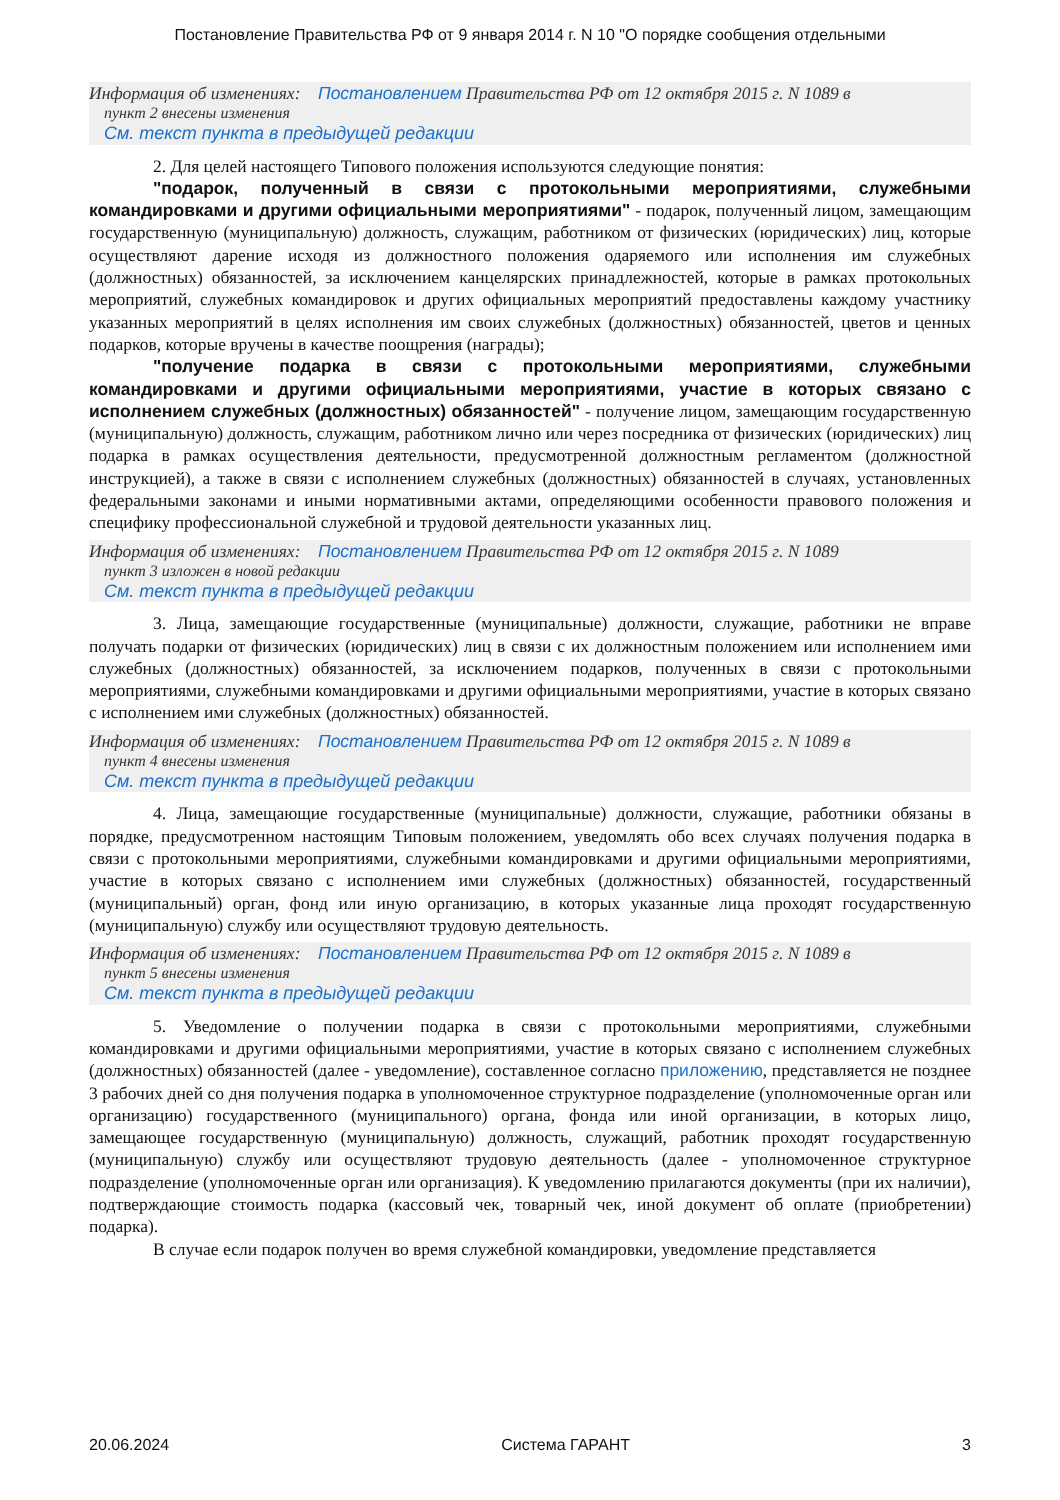Постановление Правительства РФ от 9 января 2014 г. N 10 "О порядке сообщения отдельными
Информация об изменениях: Постановлением Правительства РФ от 12 октября 2015 г. N 1089 в
пункт 2 внесены изменения
См. текст пункта в предыдущей редакции
2. Для целей настоящего Типового положения используются следующие понятия:
"подарок, полученный в связи с протокольными мероприятиями, служебными командировками и другими официальными мероприятиями" - подарок, полученный лицом, замещающим государственную (муниципальную) должность, служащим, работником от физических (юридических) лиц, которые осуществляют дарение исходя из должностного положения одаряемого или исполнения им служебных (должностных) обязанностей, за исключением канцелярских принадлежностей, которые в рамках протокольных мероприятий, служебных командировок и других официальных мероприятий предоставлены каждому участнику указанных мероприятий в целях исполнения им своих служебных (должностных) обязанностей, цветов и ценных подарков, которые вручены в качестве поощрения (награды);
"получение подарка в связи с протокольными мероприятиями, служебными командировками и другими официальными мероприятиями, участие в которых связано с исполнением служебных (должностных) обязанностей" - получение лицом, замещающим государственную (муниципальную) должность, служащим, работником лично или через посредника от физических (юридических) лиц подарка в рамках осуществления деятельности, предусмотренной должностным регламентом (должностной инструкцией), а также в связи с исполнением служебных (должностных) обязанностей в случаях, установленных федеральными законами и иными нормативными актами, определяющими особенности правового положения и специфику профессиональной служебной и трудовой деятельности указанных лиц.
Информация об изменениях: Постановлением Правительства РФ от 12 октября 2015 г. N 1089
пункт 3 изложен в новой редакции
См. текст пункта в предыдущей редакции
3. Лица, замещающие государственные (муниципальные) должности, служащие, работники не вправе получать подарки от физических (юридических) лиц в связи с их должностным положением или исполнением ими служебных (должностных) обязанностей, за исключением подарков, полученных в связи с протокольными мероприятиями, служебными командировками и другими официальными мероприятиями, участие в которых связано с исполнением ими служебных (должностных) обязанностей.
Информация об изменениях: Постановлением Правительства РФ от 12 октября 2015 г. N 1089 в
пункт 4 внесены изменения
См. текст пункта в предыдущей редакции
4. Лица, замещающие государственные (муниципальные) должности, служащие, работники обязаны в порядке, предусмотренном настоящим Типовым положением, уведомлять обо всех случаях получения подарка в связи с протокольными мероприятиями, служебными командировками и другими официальными мероприятиями, участие в которых связано с исполнением ими служебных (должностных) обязанностей, государственный (муниципальный) орган, фонд или иную организацию, в которых указанные лица проходят государственную (муниципальную) службу или осуществляют трудовую деятельность.
Информация об изменениях: Постановлением Правительства РФ от 12 октября 2015 г. N 1089 в
пункт 5 внесены изменения
См. текст пункта в предыдущей редакции
5. Уведомление о получении подарка в связи с протокольными мероприятиями, служебными командировками и другими официальными мероприятиями, участие в которых связано с исполнением служебных (должностных) обязанностей (далее - уведомление), составленное согласно приложению, представляется не позднее 3 рабочих дней со дня получения подарка в уполномоченное структурное подразделение (уполномоченные орган или организацию) государственного (муниципального) органа, фонда или иной организации, в которых лицо, замещающее государственную (муниципальную) должность, служащий, работник проходят государственную (муниципальную) службу или осуществляют трудовую деятельность (далее - уполномоченное структурное подразделение (уполномоченные орган или организация). К уведомлению прилагаются документы (при их наличии), подтверждающие стоимость подарка (кассовый чек, товарный чек, иной документ об оплате (приобретении) подарка).
В случае если подарок получен во время служебной командировки, уведомление представляется
20.06.2024 Система ГАРАНТ 3